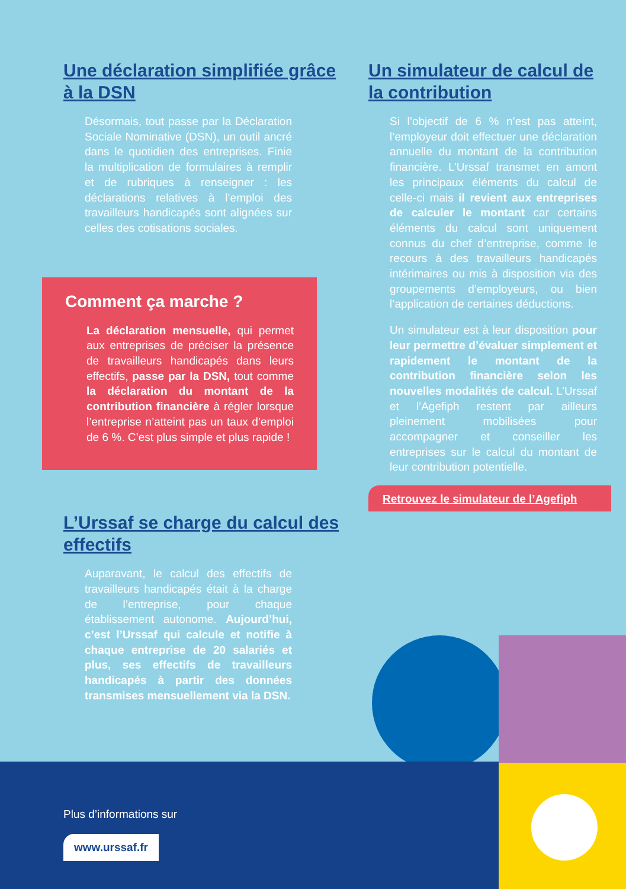Une déclaration simplifiée grâce à la DSN
Désormais, tout passe par la Déclaration Sociale Nominative (DSN), un outil ancré dans le quotidien des entreprises. Finie la multiplication de formulaires à remplir et de rubriques à renseigner : les déclarations relatives à l’emploi des travailleurs handicapés sont alignées sur celles des cotisations sociales.
Comment ça marche ?
La déclaration mensuelle, qui permet aux entreprises de préciser la présence de travailleurs handicapés dans leurs effectifs, passe par la DSN, tout comme la déclaration du montant de la contribution financière à régler lorsque l’entreprise n’atteint pas un taux d’emploi de 6 %. C’est plus simple et plus rapide !
L’Urssaf se charge du calcul des effectifs
Auparavant, le calcul des effectifs de travailleurs handicapés était à la charge de l’entreprise, pour chaque établissement autonome. Aujourd’hui, c’est l’Urssaf qui calcule et notifie à chaque entreprise de 20 salariés et plus, ses effectifs de travailleurs handicapés à partir des données transmises mensuellement via la DSN.
Un simulateur de calcul de la contribution
Si l’objectif de 6 % n’est pas atteint, l’employeur doit effectuer une déclaration annuelle du montant de la contribution financière. L’Urssaf transmet en amont les principaux éléments du calcul de celle-ci mais il revient aux entreprises de calculer le montant car certains éléments du calcul sont uniquement connus du chef d’entreprise, comme le recours à des travailleurs handicapés intérimaires ou mis à disposition via des groupements d’employeurs, ou bien l’application de certaines déductions.
Un simulateur est à leur disposition pour leur permettre d’évaluer simplement et rapidement le montant de la contribution financière selon les nouvelles modalités de calcul. L’Urssaf et l’Agefiph restent par ailleurs pleinement mobilisées pour accompagner et conseiller les entreprises sur le calcul du montant de leur contribution potentielle.
Retrouvez le simulateur de l’Agefiph
Plus d’informations sur
www.urssaf.fr